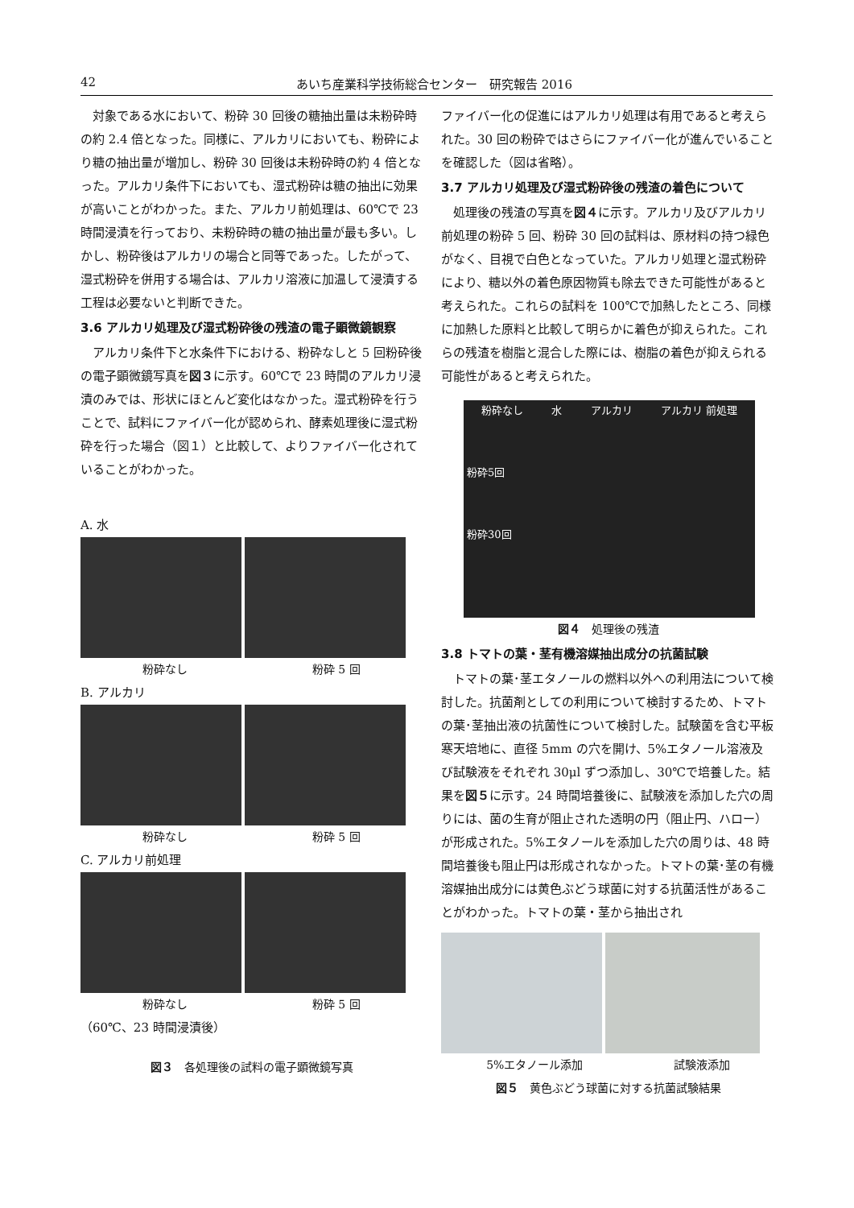42 あいち産業科学技術総合センター　研究報告 2016
対象である水において、粉砕 30 回後の糖抽出量は未粉砕時の約 2.4 倍となった。同様に、アルカリにおいても、粉砕により糖の抽出量が増加し、粉砕 30 回後は未粉砕時の約 4 倍となった。アルカリ条件下においても、湿式粉砕は糖の抽出に効果が高いことがわかった。また、アルカリ前処理は、60℃で 23 時間浸漬を行っており、未粉砕時の糖の抽出量が最も多い。しかし、粉砕後はアルカリの場合と同等であった。したがって、湿式粉砕を併用する場合は、アルカリ溶液に加温して浸漬する工程は必要ないと判断できた。
3.6 アルカリ処理及び湿式粉砕後の残渣の電子顕微鏡観察
アルカリ条件下と水条件下における、粉砕なしと 5 回粉砕後の電子顕微鏡写真を図３に示す。60℃で 23 時間のアルカリ浸漬のみでは、形状にほとんど変化はなかった。湿式粉砕を行うことで、試料にファイバー化が認められ、酵素処理後に湿式粉砕を行った場合（図１）と比較して、よりファイバー化されていることがわかった。
A. 水
粉砕なし 粉砕 5 回
B. アルカリ
粉砕なし 粉砕 5 回
C. アルカリ前処理
粉砕なし 粉砕 5 回
（60℃、23 時間浸漬後）
図３　各処理後の試料の電子顕微鏡写真
ファイバー化の促進にはアルカリ処理は有用であると考えられた。30 回の粉砕ではさらにファイバー化が進んでいることを確認した（図は省略）。
3.7 アルカリ処理及び湿式粉砕後の残渣の着色について
処理後の残渣の写真を図４に示す。アルカリ及びアルカリ前処理の粉砕 5 回、粉砕 30 回の試料は、原材料の持つ緑色がなく、目視で白色となっていた。アルカリ処理と湿式粉砕により、糖以外の着色原因物質も除去できた可能性があると考えられた。これらの試料を 100℃で加熱したところ、同様に加熱した原料と比較して明らかに着色が抑えられた。これらの残渣を樹脂と混合した際には、樹脂の着色が抑えられる可能性があると考えられた。
粉砕なし 水 アルカリ アルカリ 前処理
粉砕5回
粉砕30回
図４　処理後の残渣
3.8 トマトの葉・茎有機溶媒抽出成分の抗菌試験
トマトの葉･茎エタノールの燃料以外への利用法について検討した。抗菌剤としての利用について検討するため、トマトの葉･茎抽出液の抗菌性について検討した。試験菌を含む平板寒天培地に、直径 5mm の穴を開け、5%エタノール溶液及び試験液をそれぞれ 30μl ずつ添加し、30℃で培養した。結果を図５に示す。24 時間培養後に、試験液を添加した穴の周りには、菌の生育が阻止された透明の円（阻止円、ハロー）が形成された。5%エタノールを添加した穴の周りは、48 時間培養後も阻止円は形成されなかった。トマトの葉･茎の有機溶媒抽出成分には黄色ぶどう球菌に対する抗菌活性があることがわかった。トマトの葉・茎から抽出され
5%エタノール添加 試験液添加
図５　黄色ぶどう球菌に対する抗菌試験結果